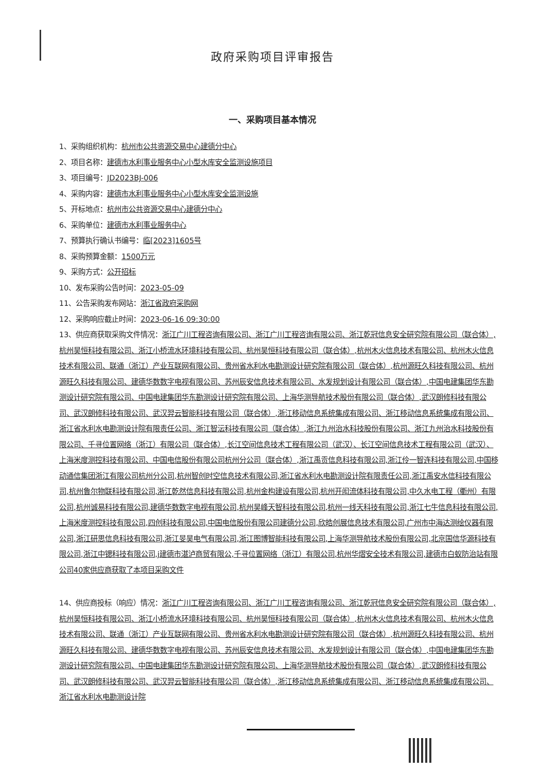政府采购项目评审报告
一、采购项目基本情况
1、采购组织机构：杭州市公共资源交易中心建德分中心
2、项目名称：建德市水利事业服务中心小型水库安全监测设施项目
3、项目编号：JD2023BJ-006
4、采购内容：建德市水利事业服务中心小型水库安全监测设施
5、开标地点：杭州市公共资源交易中心建德分中心
6、采购单位：建德市水利事业服务中心
7、预算执行确认书编号：临[2023]1605号
8、采购预算金额：1500万元
9、采购方式：公开招标
10、发布采购公告时间：2023-05-09
11、公告采购发布网站：浙江省政府采购网
12、采购响应截止时间：2023-06-16 09:30:00
13、供应商获取采购文件情况：浙江广川工程咨询有限公司、浙江广川工程咨询有限公司、浙江乾冠信息安全研究院有限公司（联合体）,杭州昊恒科技有限公司、浙江小桥流水环境科技有限公司、杭州昊恒科技有限公司（联合体）,杭州木火信息技术有限公司、杭州木火信息技术有限公司、联通（浙江）产业互联网有限公司、贵州省水利水电勘测设计研究院有限公司（联合体）,杭州源旺久科技有限公司、杭州源旺久科技有限公司、建德华数数字电视有限公司、苏州辰安信息技术有限公司、水发规划设计有限公司（联合体）,中国电建集团华东勘测设计研究院有限公司、中国电建集团华东勘测设计研究院有限公司、上海华测导航技术股份有限公司（联合体）,武汉朗修科技有限公司、武汉朗修科技有限公司、武汉羿云智能科技有限公司（联合体）,浙江移动信息系统集成有限公司、浙江移动信息系统集成有限公司、浙江省水利水电勘测设计院有限责任公司、浙江智沄科技有限公司（联合体）,浙江九州治水科技股份有限公司、浙江九州治水科技股份有限公司、千寻位置网络（浙江）有限公司（联合体）,长江空间信息技术工程有限公司（武汉）、长江空间信息技术工程有限公司（武汉）、上海米度测控科技有限公司、中国电信股份有限公司杭州分公司（联合体）,浙江禹贡信息科技有限公司,浙江伶一智连科技有限公司,中国移动通信集团浙江有限公司杭州分公司,杭州智创时空信息技术有限公司,浙江省水利水电勘测设计院有限责任公司,浙江禹安水信科技有限公司,杭州鲁尔物联科技有限公司,浙江乾然信息科技有限公司,杭州金构建设有限公司,杭州开闳流体科技有限公司,中久水电工程（衢州）有限公司,杭州诚易科技有限公司,建德华数数字电视有限公司,杭州昊峰天智科技有限公司,杭州一线天科技有限公司,浙江七牛信息科技有限公司,上海米度测控科技有限公司,四创科技有限公司,中国电信股份有限公司建德分公司,欣皓创展信息技术有限公司,广州市中海达测绘仪器有限公司,浙江研思信息科技有限公司,浙江旻昊电气有限公司,浙江图博智能科技有限公司,上海华测导航技术股份有限公司,北京国信华源科技有限公司,浙江中锶科技有限公司,j建德市湛泸商贸有限公,千寻位置网络（浙江）有限公司,杭州华熠安全技术有限公司,建德市白蚁防治站有限公司40家供应商获取了本项目采购文件
14、供应商投标（响应）情况：浙江广川工程咨询有限公司、浙江广川工程咨询有限公司、浙江乾冠信息安全研究院有限公司（联合体）,杭州昊恒科技有限公司、浙江小桥流水环境科技有限公司、杭州昊恒科技有限公司（联合体）,杭州木火信息技术有限公司、杭州木火信息技术有限公司、联通（浙江）产业互联网有限公司、贵州省水利水电勘测设计研究院有限公司（联合体）,杭州源旺久科技有限公司、杭州源旺久科技有限公司、建德华数数字电视有限公司、苏州辰安信息技术有限公司、水发规划设计有限公司（联合体）,中国电建集团华东勘测设计研究院有限公司、中国电建集团华东勘测设计研究院有限公司、上海华测导航技术股份有限公司（联合体）,武汉朗修科技有限公司、武汉朗修科技有限公司、武汉羿云智能科技有限公司（联合体）,浙江移动信息系统集成有限公司、浙江移动信息系统集成有限公司、浙江省水利水电勘测设计院